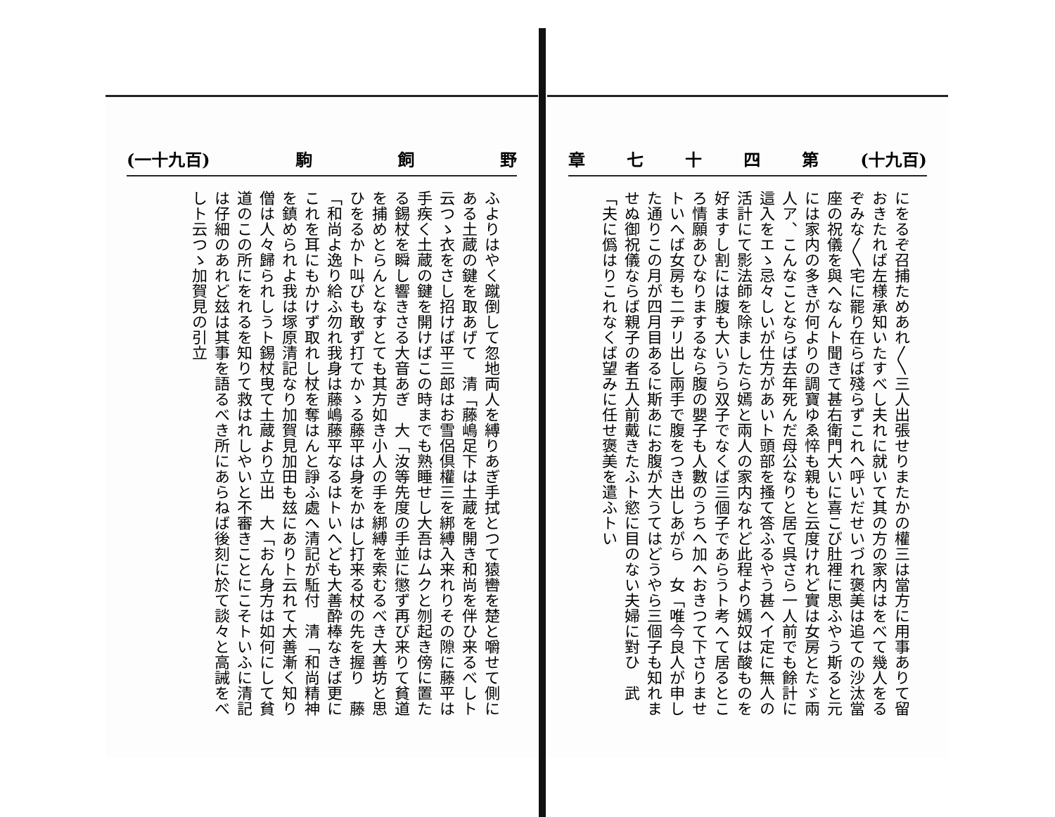(一十九百) 駒 飼 野
ふよりはやく蹴倒して忽地両人を縛りあぎ手拭とつて猿轡を楚と嚼せて側にある土蔵の鍵を取あげて　清「藤嶋足下は土蔵を開き和尚を伴ひ来るべしト云つゝ衣をさし招けば平三郎はお雪侶倶權三を綁縛入来れりその隙に藤平は手疾く土蔵の鍵を開けばこの時までも熟睡せし大吾はムクと刎起き傍に置たる錫杖を瞬し響きさる大音あぎ　大「汝等先度の手並に懲ず再び来りて貧道を捕めとらんとなすとても其方如き小人の手を綁縛を索むるべき大善坊と思ひをるかト叫びも敢ず打てかゝる藤平は身をかはし打来る杖の先を握り　藤「和尚よ逸り給ふ勿れ我身は藤嶋藤平なるはトいへども大善酔棒なきば更にこれを耳にもかけず取れし杖を奪はんと諍ふ處へ清記が駈付　清「和尚精神を鎮められよ我は塚原清記なり加賀見加田も玆にありト云れて大善漸く知り僧は人々歸られしうト錫杖曳て土蔵より立出　大「おん身方は如何にして貧道のこの所にをれるを知りて救はれしやいと不審きことにこそトいふに清記は仔細のあれど玆は其事を語るべき所にあらねば後刻に於て談々と高誡をべしト云つゝ加賀見の引立
章七十四第 (十九百)
にをるぞ召捕ためあれ〳〵三人出張せりまたかの權三は當方に用事ありて留おきたれば左様承知いたすべし夫れに就いて其の方の家内はをべて幾人をるぞみな〳〵宅に罷り在らば殘らずこれへ呼いだせいづれ褒美は追ての沙汰當座の祝儀を與へなんト聞きて甚右衛門大いに喜こび肚裡に思ふやう斯ると元には家内の多きが何よりの調寶ゆゑ悴も親もと云度けれど實は女房とたゞ兩人ア、こんなことならば去年死んだ母公なりと居て呉さら一人前でも餘計に這入をエゝ忌々しいが仕方があいト頭部を搔て答ふるやう甚へイ定に無人の活計にて影法師を除ましたら嫣と兩人の家内なれど此程より嫣奴は酸ものを好ますし割には腹も大いうら双子でなくば三個子であらうト考へて居るところ情願あひなりまするなら腹の嬰子も人數のうちへ加へおきつて下さりませトいへば女房も二ヂリ出し兩手で腹をつき出しあがら　女「唯今良人が申した通りこの月が四月目あるに斯あにお腹が大うてはどうやら三個子も知れませぬ御祝儀ならば親子の者五人前戴きたふト慾に目のない夫婦に對ひ　武「夫に僞はりこれなくば望みに任せ褒美を遣ふトい